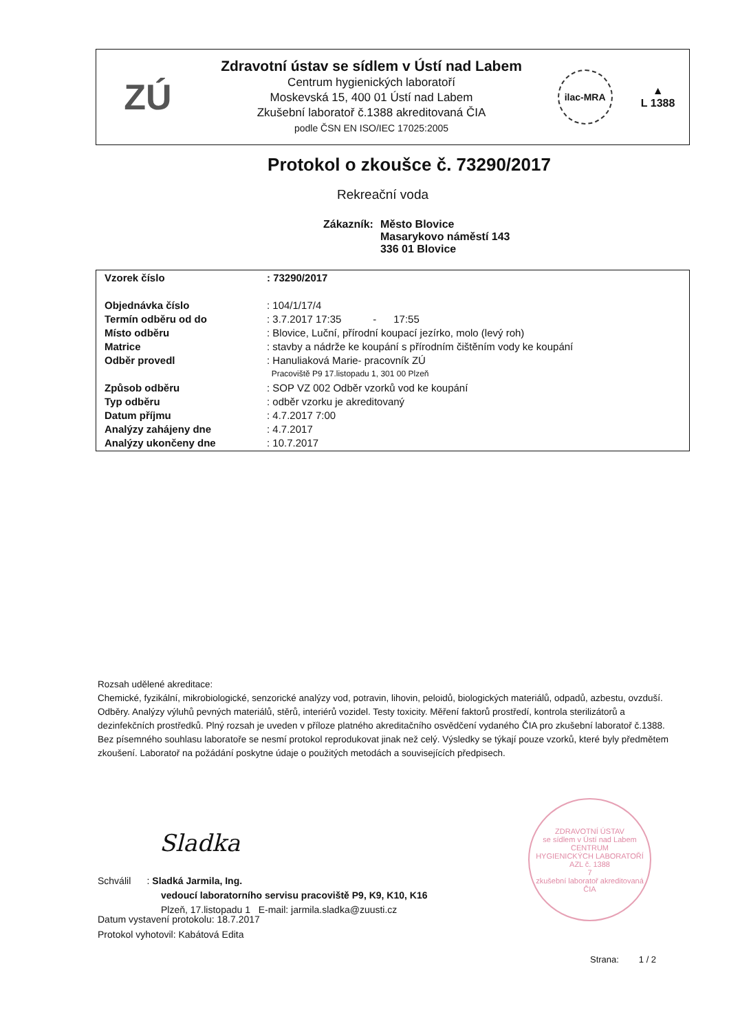ZÚ
Zdravotní ústav se sídlem v Ústí nad Labem
Centrum hygienických laboratoří
Moskevská 15, 400 01 Ústí nad Labem
Zkušební laboratoř č.1388 akreditovaná ČIA
podle ČSN EN ISO/IEC 17025:2005
ilac-MRA
▲
L 1388
Protokol o zkoušce č. 73290/2017
Rekreační voda
| Zákazník: | Město Blovice Masarykovo náměstí 143 336 01 Blovice |
| Vzorek číslo | : 73290/2017 |
| Objednávka číslo | : 104/1/17/4 |
| Termín odběru od do | : 3.7.2017 17:35 - 17:55 |
| Místo odběru | : Blovice, Luční, přírodní koupací jezírko, molo (levý roh) |
| Matrice | : stavby a nádrže ke koupání s přírodním čištěním vody ke koupání |
| Odběr provedl | : Hanuliaková Marie- pracovník ZÚ |
| | Pracoviště P9 17.listopadu 1, 301 00 Plzeň |
| Způsob odběru | : SOP VZ 002 Odběr vzorků vod ke koupání |
| Typ odběru | : odběr vzorku je akreditovaný |
| Datum příjmu | : 4.7.2017 7:00 |
| Analýzy zahájeny dne | : 4.7.2017 |
| Analýzy ukončeny dne | : 10.7.2017 |
Rozsah udělené akreditace:
Chemické, fyzikální, mikrobiologické, senzorické analýzy vod, potravin, lihovin, peloidů, biologických materiálů, odpadů, azbestu, ovzduší. Odběry. Analýzy výluhů pevných materiálů, stěrů, interiérů vozidel. Testy toxicity. Měření faktorů prostředí, kontrola sterilizátorů a dezinfekčních prostředků. Plný rozsah je uveden v příloze platného akreditačního osvědčení vydaného ČIA pro zkušební laboratoř č.1388.
Bez písemného souhlasu laboratoře se nesmí protokol reprodukovat jinak než celý. Výsledky se týkají pouze vzorků, které byly předmětem zkoušení. Laboratoř na požádání poskytne údaje o použitých metodách a souvisejících předpisech.
Sladka
Schválil : Sladká Jarmila, Ing.
vedoucí laboratorního servisu pracoviště P9, K9, K10, K16
Plzeň, 17.listopadu 1 E-mail: jarmila.sladka@zuusti.cz
ZDRAVOTNÍ ÚSTAV
se sídlem v Ústí nad Labem
CENTRUM
HYGIENICKÝCH LABORATOŘÍ
AZL č. 1388
7
zkušební laboratoř akreditovaná ČIA
Datum vystavení protokolu: 18.7.2017
Protokol vyhotovil: Kabátová Edita
Strana: 1 / 2